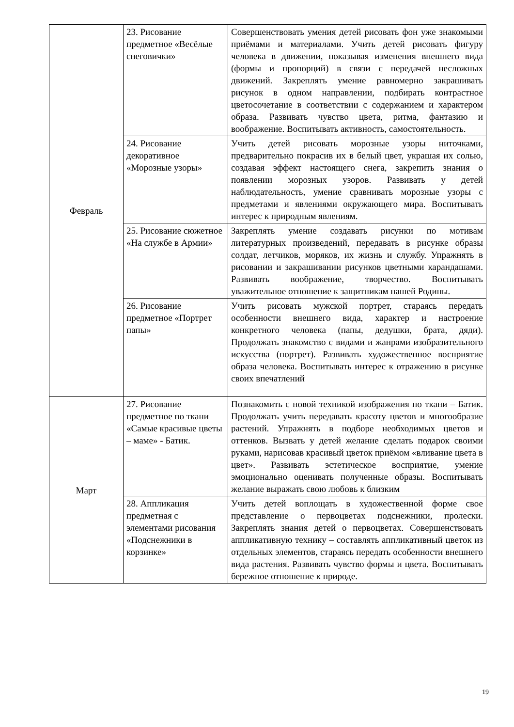| Февраль | 23. Рисование предметное «Весёлые снеговички» | Совершенствовать умения детей рисовать фон уже знакомыми приёмами и материалами. Учить детей рисовать фигуру человека в движении, показывая изменения внешнего вида (формы и пропорций) в связи с передачей несложных движений. Закреплять умение равномерно закрашивать рисунок в одном направлении, подбирать контрастное цветосочетание в соответствии с содержанием и характером образа. Развивать чувство цвета, ритма, фантазию и воображение. Воспитывать активность, самостоятельность. |
| | 24. Рисование декоративное «Морозные узоры» | Учить детей рисовать морозные узоры ниточками, предварительно покрасив их в белый цвет, украшая их солью, создавая эффект настоящего снега, закрепить знания о появлении морозных узоров. Развивать у детей наблюдательность, умение сравнивать морозные узоры с предметами и явлениями окружающего мира. Воспитывать интерес к природным явлениям. |
| | 25. Рисование сюжетное «На службе в Армии» | Закреплять умение создавать рисунки по мотивам литературных произведений, передавать в рисунке образы солдат, летчиков, моряков, их жизнь и службу. Упражнять в рисовании и закрашивании рисунков цветными карандашами. Развивать воображение, творчество. Воспитывать уважительное отношение к защитникам нашей Родины. |
| | 26. Рисование предметное «Портрет папы» | Учить рисовать мужской портрет, стараясь передать особенности внешнего вида, характер и настроение конкретного человека (папы, дедушки, брата, дяди). Продолжать знакомство с видами и жанрами изобразительного искусства (портрет). Развивать художественное восприятие образа человека. Воспитывать интерес к отражению в рисунке своих впечатлений |
| Март | 27. Рисование предметное по ткани «Самые красивые цветы – маме» - Батик. | Познакомить с новой техникой изображения по ткани – Батик. Продолжать учить передавать красоту цветов и многообразие растений. Упражнять в подборе необходимых цветов и оттенков. Вызвать у детей желание сделать подарок своими руками, нарисовав красивый цветок приёмом «вливание цвета в цвет». Развивать эстетическое восприятие, умение эмоционально оценивать полученные образы. Воспитывать желание выражать свою любовь к близким |
| | 28. Аппликация предметная с элементами рисования «Подснежники в корзинке» | Учить детей воплощать в художественной форме свое представление о первоцветах подснежники, пролески. Закреплять знания детей о первоцветах. Совершенствовать аппликативную технику – составлять аппликативный цветок из отдельных элементов, стараясь передать особенности внешнего вида растения. Развивать чувство формы и цвета. Воспитывать бережное отношение к природе. |
19